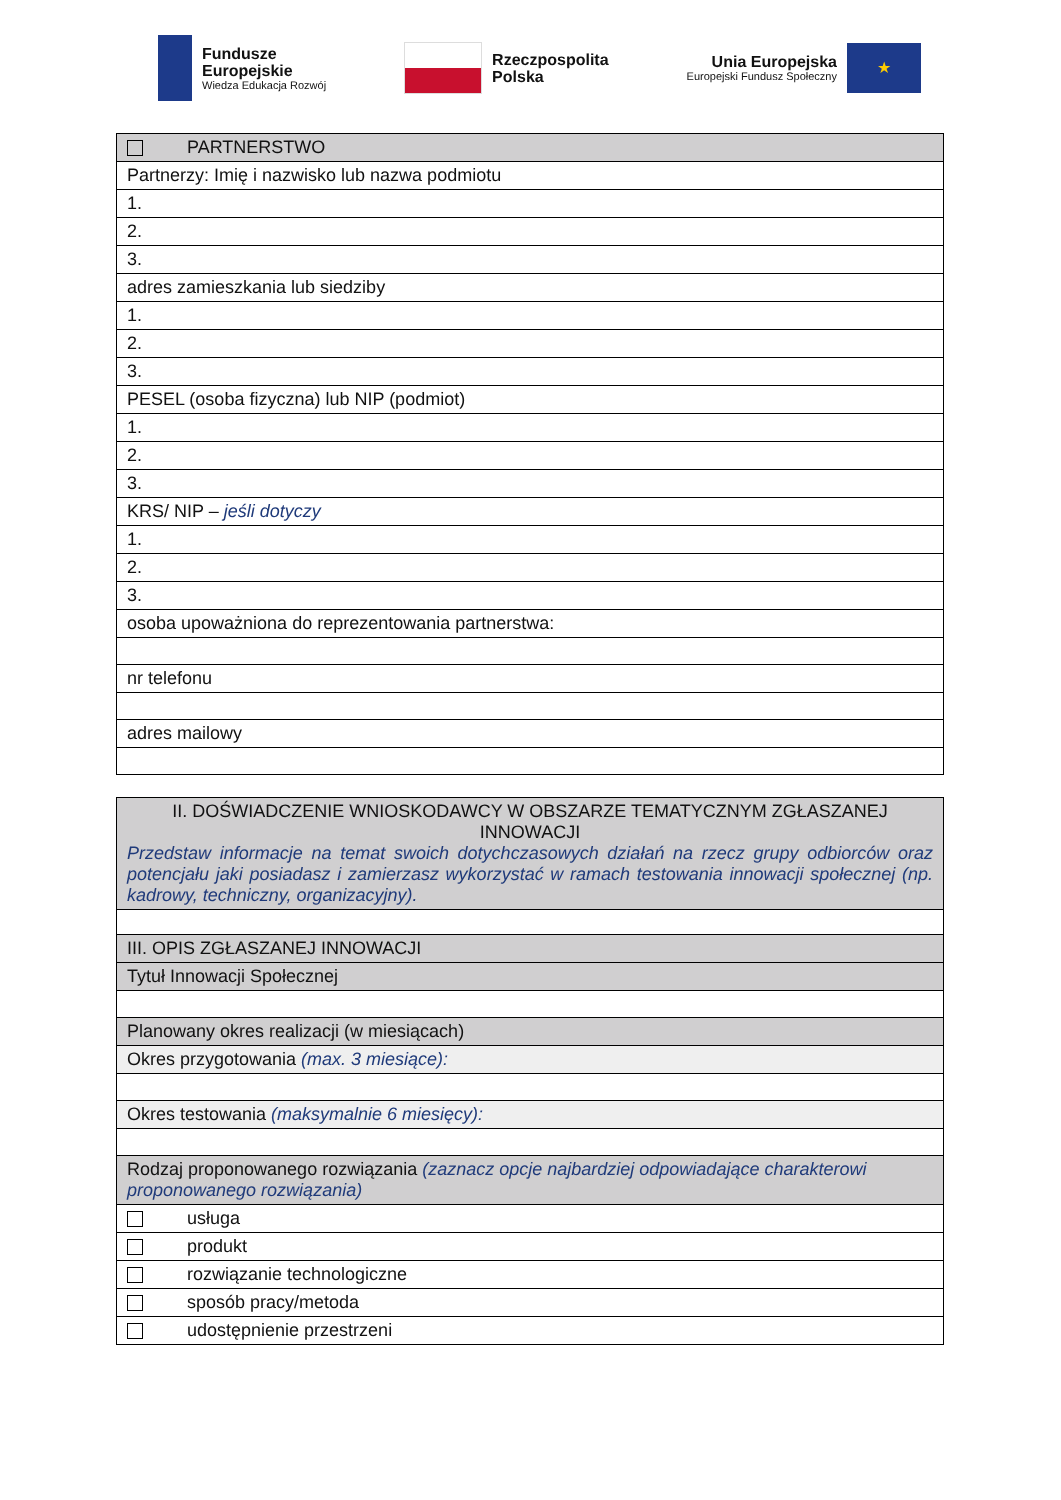Fundusze
Europejskie
Wiedza Edukacja Rozwój
Rzeczpospolita
Polska
Unia Europejska
Europejski Fundusz Społeczny
★
| PARTNERSTWO |
| Partnerzy: Imię i nazwisko lub nazwa podmiotu |
| 1. |
| 2. |
| 3. |
| adres zamieszkania lub siedziby |
| 1. |
| 2. |
| 3. |
| PESEL (osoba fizyczna) lub NIP (podmiot) |
| 1. |
| 2. |
| 3. |
| KRS/ NIP – jeśli dotyczy |
| 1. |
| 2. |
| 3. |
| osoba upoważniona do reprezentowania partnerstwa: |
| nr telefonu |
| adres mailowy |
| II. DOŚWIADCZENIE WNIOSKODAWCY W OBSZARZE TEMATYCZNYM ZGŁASZANEJ INNOWACJI Przedstaw informacje na temat swoich dotychczasowych działań na rzecz grupy odbiorców oraz potencjału jaki posiadasz i zamierzasz wykorzystać w ramach testowania innowacji społecznej (np. kadrowy, techniczny, organizacyjny). |
| III. OPIS ZGŁASZANEJ INNOWACJI |
| Tytuł Innowacji Społecznej |
| Planowany okres realizacji (w miesiącach) |
| Okres przygotowania (max. 3 miesiące): |
| Okres testowania (maksymalnie 6 miesięcy): |
| Rodzaj proponowanego rozwiązania (zaznacz opcje najbardziej odpowiadające charakterowi proponowanego rozwiązania) |
| usługa |
| produkt |
| rozwiązanie technologiczne |
| sposób pracy/metoda |
| udostępnienie przestrzeni |